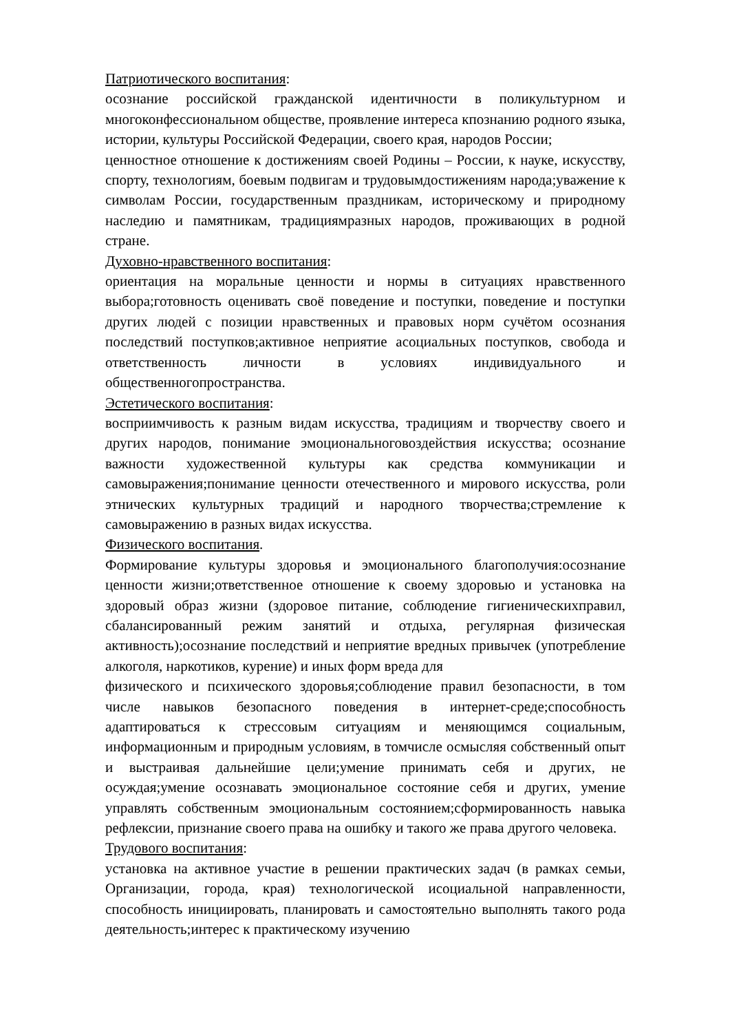Патриотического воспитания:
осознание российской гражданской идентичности в поликультурном и многоконфессиональном обществе, проявление интереса кпознанию родного языка, истории, культуры Российской Федерации, своего края, народов России;
ценностное отношение к достижениям своей Родины – России, к науке, искусству, спорту, технологиям, боевым подвигам и трудовымдостижениям народа;уважение к символам России, государственным праздникам, историческому и природному наследию и памятникам, традициямразных народов, проживающих в родной стране.
Духовно-нравственного воспитания:
ориентация на моральные ценности и нормы в ситуациях нравственного выбора;готовность оценивать своё поведение и поступки, поведение и поступки других людей с позиции нравственных и правовых норм сучётом осознания последствий поступков;активное неприятие асоциальных поступков, свобода и ответственность личности в условиях индивидуального и общественногопространства.
Эстетического воспитания:
восприимчивость к разным видам искусства, традициям и творчеству своего и других народов, понимание эмоциональноговоздействия искусства; осознание важности художественной культуры как средства коммуникации и самовыражения;понимание ценности отечественного и мирового искусства, роли этнических культурных традиций и народного творчества;стремление к самовыражению в разных видах искусства.
Физического воспитания.
Формирование культуры здоровья и эмоционального благополучия:осознание ценности жизни;ответственное отношение к своему здоровью и установка на здоровый образ жизни (здоровое питание, соблюдение гигиеническихправил, сбалансированный режим занятий и отдыха, регулярная физическая активность);осознание последствий и неприятие вредных привычек (употребление алкоголя, наркотиков, курение) и иных форм вреда для
физического и психического здоровья;соблюдение правил безопасности, в том числе навыков безопасного поведения в интернет-среде;способность адаптироваться к стрессовым ситуациям и меняющимся социальным, информационным и природным условиям, в томчисле осмысляя собственный опыт и выстраивая дальнейшие цели;умение принимать себя и других, не осуждая;умение осознавать эмоциональное состояние себя и других, умение управлять собственным эмоциональным состоянием;сформированность навыка рефлексии, признание своего права на ошибку и такого же права другого человека.
Трудового воспитания:
установка на активное участие в решении практических задач (в рамках семьи, Организации, города, края) технологической исоциальной направленности, способность инициировать, планировать и самостоятельно выполнять такого рода деятельность;интерес к практическому изучению